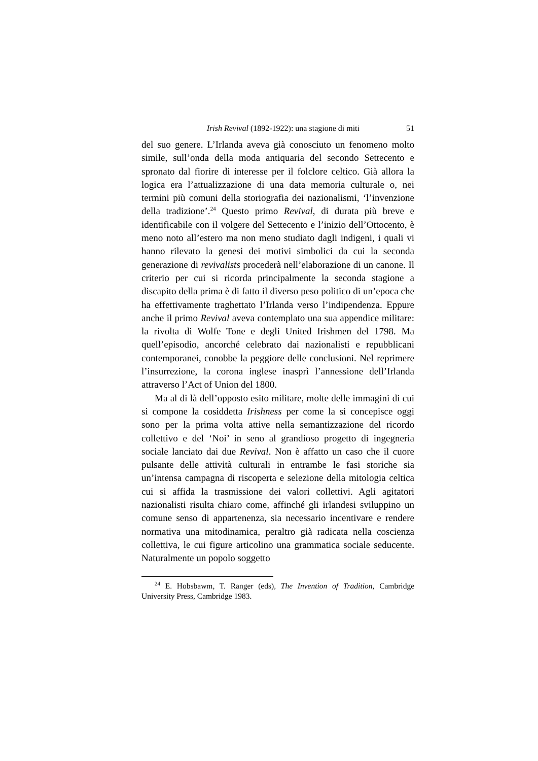Irish Revival (1892-1922): una stagione di miti 51
del suo genere. L’Irlanda aveva già conosciuto un fenomeno molto simile, sull’onda della moda antiquaria del secondo Settecento e spronato dal fiorire di interesse per il folclore celtico. Già allora la logica era l’attualizzazione di una data memoria culturale o, nei termini più comuni della storiografia dei nazionalismi, ‘l’invenzione della tradizione’.<sup>24</sup> Questo primo Revival, di durata più breve e identificabile con il volgere del Settecento e l’inizio dell’Ottocento, è meno noto all’estero ma non meno studiato dagli indigeni, i quali vi hanno rilevato la genesi dei motivi simbolici da cui la seconda generazione di revivalists procederà nell’elaborazione di un canone. Il criterio per cui si ricorda principalmente la seconda stagione a discapito della prima è di fatto il diverso peso politico di un’epoca che ha effettivamente traghettato l’Irlanda verso l’indipendenza. Eppure anche il primo Revival aveva contemplato una sua appendice militare: la rivolta di Wolfe Tone e degli United Irishmen del 1798. Ma quell’episodio, ancorché celebrato dai nazionalisti e repubblicani contemporanei, conobbe la peggiore delle conclusioni. Nel reprimere l’insurrezione, la corona inglese inasprì l’annessione dell’Irlanda attraverso l’Act of Union del 1800.
Ma al di là dell’opposto esito militare, molte delle immagini di cui si compone la cosiddetta Irishness per come la si concepisce oggi sono per la prima volta attive nella semantizzazione del ricordo collettivo e del ‘Noi’ in seno al grandioso progetto di ingegneria sociale lanciato dai due Revival. Non è affatto un caso che il cuore pulsante delle attività culturali in entrambe le fasi storiche sia un’intensa campagna di riscoperta e selezione della mitologia celtica cui si affida la trasmissione dei valori collettivi. Agli agitatori nazionalisti risulta chiaro come, affinché gli irlandesi sviluppino un comune senso di appartenenza, sia necessario incentivare e rendere normativa una mitodinamica, peraltro già radicata nella coscienza collettiva, le cui figure articolino una grammatica sociale seducente. Naturalmente un popolo soggetto
<sup>24</sup> E. Hobsbawm, T. Ranger (eds), The Invention of Tradition, Cambridge University Press, Cambridge 1983.